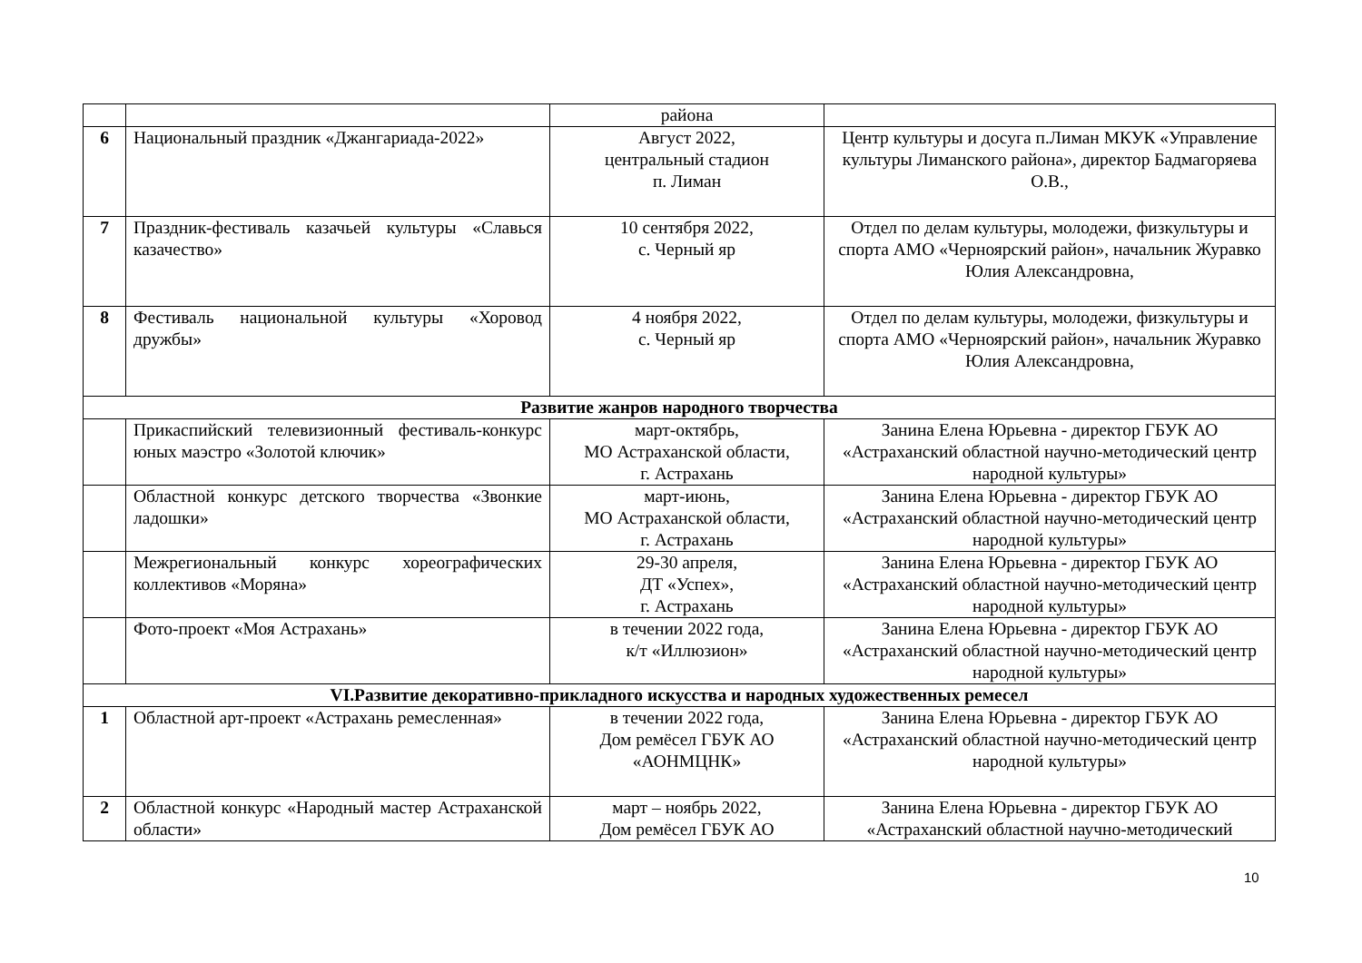| | | района | |
| 6 | Национальный праздник «Джангариада-2022» | Август 2022, центральный стадион п. Лиман | Центр культуры и досуга п.Лиман МКУК «Управление культуры Лиманского района», директор Бадмагоряева О.В., |
| 7 | Праздник-фестиваль казачьей культуры «Славься казачество» | 10 сентября 2022, с. Черный яр | Отдел по делам культуры, молодежи, физкультуры и спорта АМО «Черноярский район», начальник Журавко Юлия Александровна, |
| 8 | Фестиваль национальной культуры «Хоровод дружбы» | 4 ноября 2022, с. Черный яр | Отдел по делам культуры, молодежи, физкультуры и спорта АМО «Черноярский район», начальник Журавко Юлия Александровна, |
| Развитие жанров народного творчества | | | |
| | Прикаспийский телевизионный фестиваль-конкурс юных маэстро «Золотой ключик» | март-октябрь, МО Астраханской области, г. Астрахань | Занина Елена Юрьевна - директор ГБУК АО «Астраханский областной научно-методический центр народной культуры» |
| | Областной конкурс детского творчества «Звонкие ладошки» | март-июнь, МО Астраханской области, г. Астрахань | Занина Елена Юрьевна - директор ГБУК АО «Астраханский областной научно-методический центр народной культуры» |
| | Межрегиональный конкурс хореографических коллективов «Моряна» | 29-30 апреля, ДТ «Успех», г. Астрахань | Занина Елена Юрьевна - директор ГБУК АО «Астраханский областной научно-методический центр народной культуры» |
| | Фото-проект «Моя Астрахань» | в течении 2022 года, к/т «Иллюзион» | Занина Елена Юрьевна - директор ГБУК АО «Астраханский областной научно-методический центр народной культуры» |
| VI.Развитие декоративно-прикладного искусства и народных художественных ремесел | | | |
| 1 | Областной арт-проект «Астрахань ремесленная» | в течении 2022 года, Дом ремёсел ГБУК АО «АОНМЦНК» | Занина Елена Юрьевна - директор ГБУК АО «Астраханский областной научно-методический центр народной культуры» |
| 2 | Областной конкурс «Народный мастер Астраханской области» | март – ноябрь 2022, Дом ремёсел ГБУК АО | Занина Елена Юрьевна - директор ГБУК АО «Астраханский областной научно-методический |
10